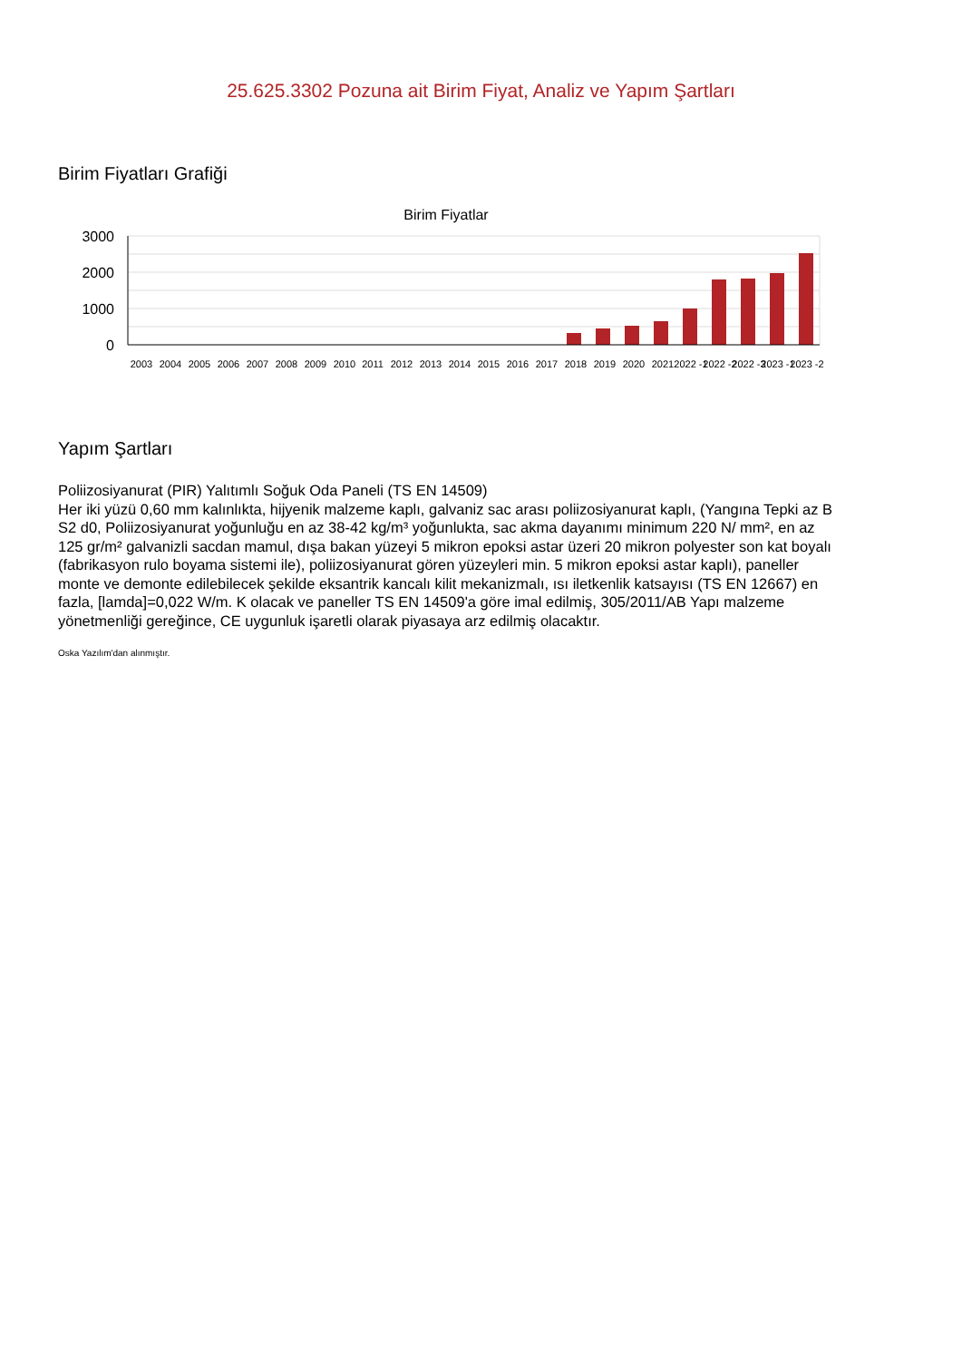25.625.3302 Pozuna ait Birim Fiyat, Analiz ve Yapım Şartları
Birim Fiyatları Grafiği
Birim Fiyatlar
3000
2000
1000
0
2003
2004
2005
2006
2007
2008
2009
2010
2011
2012
2013
2014
2015
2016
2017
2018
2019
2020
2021
2022 -1
2022 -2
2022 -3
2023 -1
2023 -2
Yapım Şartları
Poliizosiyanurat (PIR) Yalıtımlı Soğuk Oda Paneli (TS EN 14509)
Her iki yüzü 0,60 mm kalınlıkta, hijyenik malzeme kaplı, galvaniz sac arası poliizosiyanurat kaplı, (Yangına Tepki az B S2 d0, Poliizosiyanurat yoğunluğu en az 38-42 kg/m³ yoğunlukta, sac akma dayanımı minimum 220 N/ mm², en az 125 gr/m² galvanizli sacdan mamul, dışa bakan yüzeyi 5 mikron epoksi astar üzeri 20 mikron polyester son kat boyalı (fabrikasyon rulo boyama sistemi ile), poliizosiyanurat gören yüzeyleri min. 5 mikron epoksi astar kaplı), paneller monte ve demonte edilebilecek şekilde eksantrik kancalı kilit mekanizmalı, ısı iletkenlik katsayısı (TS EN 12667) en fazla, [lamda]=0,022 W/m. K olacak ve paneller TS EN 14509'a göre imal edilmiş, 305/2011/AB Yapı malzeme yönetmenliği gereğince, CE uygunluk işaretli olarak piyasaya arz edilmiş olacaktır.
Oska Yazılım'dan alınmıştır.